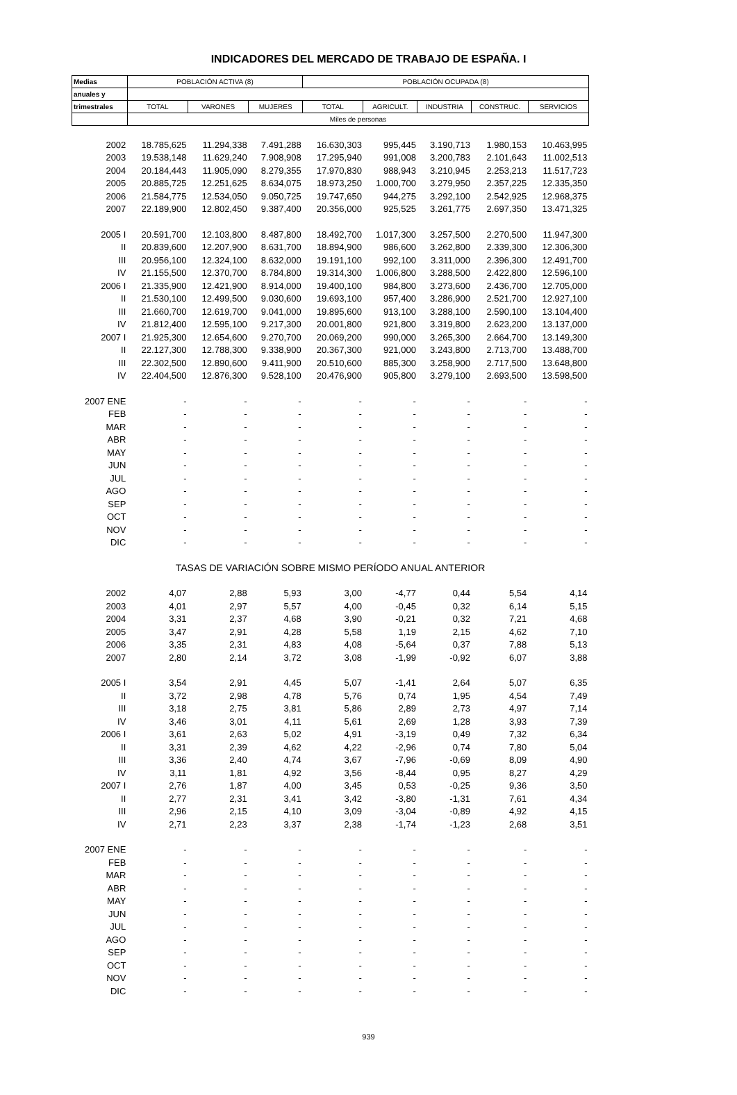INDICADORES DEL MERCADO DE TRABAJO DE ESPAÑA. I
| Medias | POBLACIÓN ACTIVA (8) | | | POBLACIÓN OCUPADA (8) | | | | |
| --- | --- | --- | --- | --- | --- | --- | --- | --- |
| anuales y | | | | | | | | |
| trimestrales | TOTAL | VARONES | MUJERES | TOTAL | AGRICULT. | INDUSTRIA | CONSTRUC. | SERVICIOS |
| | Miles de personas | | | | | | | |
| 2002 | 18.785,625 | 11.294,338 | 7.491,288 | 16.630,303 | 995,445 | 3.190,713 | 1.980,153 | 10.463,995 |
| 2003 | 19.538,148 | 11.629,240 | 7.908,908 | 17.295,940 | 991,008 | 3.200,783 | 2.101,643 | 11.002,513 |
| 2004 | 20.184,443 | 11.905,090 | 8.279,355 | 17.970,830 | 988,943 | 3.210,945 | 2.253,213 | 11.517,723 |
| 2005 | 20.885,725 | 12.251,625 | 8.634,075 | 18.973,250 | 1.000,700 | 3.279,950 | 2.357,225 | 12.335,350 |
| 2006 | 21.584,775 | 12.534,050 | 9.050,725 | 19.747,650 | 944,275 | 3.292,100 | 2.542,925 | 12.968,375 |
| 2007 | 22.189,900 | 12.802,450 | 9.387,400 | 20.356,000 | 925,525 | 3.261,775 | 2.697,350 | 13.471,325 |
| 2005 I | 20.591,700 | 12.103,800 | 8.487,800 | 18.492,700 | 1.017,300 | 3.257,500 | 2.270,500 | 11.947,300 |
| II | 20.839,600 | 12.207,900 | 8.631,700 | 18.894,900 | 986,600 | 3.262,800 | 2.339,300 | 12.306,300 |
| III | 20.956,100 | 12.324,100 | 8.632,000 | 19.191,100 | 992,100 | 3.311,000 | 2.396,300 | 12.491,700 |
| IV | 21.155,500 | 12.370,700 | 8.784,800 | 19.314,300 | 1.006,800 | 3.288,500 | 2.422,800 | 12.596,100 |
| 2006 I | 21.335,900 | 12.421,900 | 8.914,000 | 19.400,100 | 984,800 | 3.273,600 | 2.436,700 | 12.705,000 |
| II | 21.530,100 | 12.499,500 | 9.030,600 | 19.693,100 | 957,400 | 3.286,900 | 2.521,700 | 12.927,100 |
| III | 21.660,700 | 12.619,700 | 9.041,000 | 19.895,600 | 913,100 | 3.288,100 | 2.590,100 | 13.104,400 |
| IV | 21.812,400 | 12.595,100 | 9.217,300 | 20.001,800 | 921,800 | 3.319,800 | 2.623,200 | 13.137,000 |
| 2007 I | 21.925,300 | 12.654,600 | 9.270,700 | 20.069,200 | 990,000 | 3.265,300 | 2.664,700 | 13.149,300 |
| II | 22.127,300 | 12.788,300 | 9.338,900 | 20.367,300 | 921,000 | 3.243,800 | 2.713,700 | 13.488,700 |
| III | 22.302,500 | 12.890,600 | 9.411,900 | 20.510,600 | 885,300 | 3.258,900 | 2.717,500 | 13.648,800 |
| IV | 22.404,500 | 12.876,300 | 9.528,100 | 20.476,900 | 905,800 | 3.279,100 | 2.693,500 | 13.598,500 |
| 2007 ENE | - | - | - | - | - | - | - | - |
| FEB | - | - | - | - | - | - | - | - |
| MAR | - | - | - | - | - | - | - | - |
| ABR | - | - | - | - | - | - | - | - |
| MAY | - | - | - | - | - | - | - | - |
| JUN | - | - | - | - | - | - | - | - |
| JUL | - | - | - | - | - | - | - | - |
| AGO | - | - | - | - | - | - | - | - |
| SEP | - | - | - | - | - | - | - | - |
| OCT | - | - | - | - | - | - | - | - |
| NOV | - | - | - | - | - | - | - | - |
| DIC | - | - | - | - | - | - | - | - |
| TASAS DE VARIACIÓN SOBRE MISMO PERÍODO ANUAL ANTERIOR | | | | | | | | |
| 2002 | 4,07 | 2,88 | 5,93 | 3,00 | -4,77 | 0,44 | 5,54 | 4,14 |
| 2003 | 4,01 | 2,97 | 5,57 | 4,00 | -0,45 | 0,32 | 6,14 | 5,15 |
| 2004 | 3,31 | 2,37 | 4,68 | 3,90 | -0,21 | 0,32 | 7,21 | 4,68 |
| 2005 | 3,47 | 2,91 | 4,28 | 5,58 | 1,19 | 2,15 | 4,62 | 7,10 |
| 2006 | 3,35 | 2,31 | 4,83 | 4,08 | -5,64 | 0,37 | 7,88 | 5,13 |
| 2007 | 2,80 | 2,14 | 3,72 | 3,08 | -1,99 | -0,92 | 6,07 | 3,88 |
| 2005 I | 3,54 | 2,91 | 4,45 | 5,07 | -1,41 | 2,64 | 5,07 | 6,35 |
| II | 3,72 | 2,98 | 4,78 | 5,76 | 0,74 | 1,95 | 4,54 | 7,49 |
| III | 3,18 | 2,75 | 3,81 | 5,86 | 2,89 | 2,73 | 4,97 | 7,14 |
| IV | 3,46 | 3,01 | 4,11 | 5,61 | 2,69 | 1,28 | 3,93 | 7,39 |
| 2006 I | 3,61 | 2,63 | 5,02 | 4,91 | -3,19 | 0,49 | 7,32 | 6,34 |
| II | 3,31 | 2,39 | 4,62 | 4,22 | -2,96 | 0,74 | 7,80 | 5,04 |
| III | 3,36 | 2,40 | 4,74 | 3,67 | -7,96 | -0,69 | 8,09 | 4,90 |
| IV | 3,11 | 1,81 | 4,92 | 3,56 | -8,44 | 0,95 | 8,27 | 4,29 |
| 2007 I | 2,76 | 1,87 | 4,00 | 3,45 | 0,53 | -0,25 | 9,36 | 3,50 |
| II | 2,77 | 2,31 | 3,41 | 3,42 | -3,80 | -1,31 | 7,61 | 4,34 |
| III | 2,96 | 2,15 | 4,10 | 3,09 | -3,04 | -0,89 | 4,92 | 4,15 |
| IV | 2,71 | 2,23 | 3,37 | 2,38 | -1,74 | -1,23 | 2,68 | 3,51 |
| 2007 ENE | - | - | - | - | - | - | - | - |
| FEB | - | - | - | - | - | - | - | - |
| MAR | - | - | - | - | - | - | - | - |
| ABR | - | - | - | - | - | - | - | - |
| MAY | - | - | - | - | - | - | - | - |
| JUN | - | - | - | - | - | - | - | - |
| JUL | - | - | - | - | - | - | - | - |
| AGO | - | - | - | - | - | - | - | - |
| SEP | - | - | - | - | - | - | - | - |
| OCT | - | - | - | - | - | - | - | - |
| NOV | - | - | - | - | - | - | - | - |
| DIC | - | - | - | - | - | - | - | - |
939